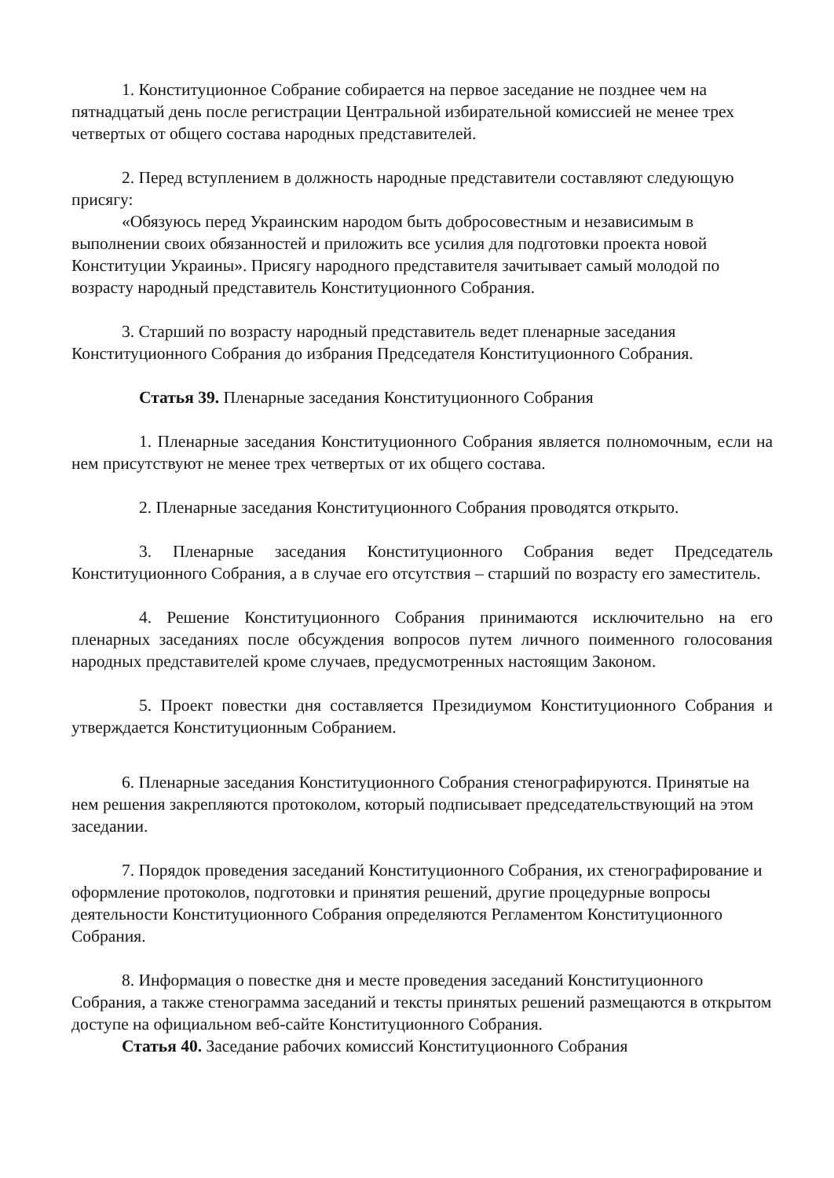1. Конституционное Собрание собирается на первое заседание не позднее чем на пятнадцатый день после регистрации Центральной избирательной комиссией не менее трех четвертых от общего состава народных представителей.
2. Перед вступлением в должность народные представители составляют следующую присягу:
«Обязуюсь перед Украинским народом быть добросовестным и независимым в выполнении своих обязанностей и приложить все усилия для подготовки проекта новой Конституции Украины». Присягу народного представителя зачитывает самый молодой по возрасту народный представитель Конституционного Собрания.
3. Старший по возрасту народный представитель ведет пленарные заседания Конституционного Собрания до избрания Председателя Конституционного Собрания.
Статья 39. Пленарные заседания Конституционного Собрания
1. Пленарные заседания Конституционного Собрания является полномочным, если на нем присутствуют не менее трех четвертых от их общего состава.
2. Пленарные заседания Конституционного Собрания проводятся открыто.
3. Пленарные заседания Конституционного Собрания ведет Председатель Конституционного Собрания, а в случае его отсутствия – старший по возрасту его заместитель.
4. Решение Конституционного Собрания принимаются исключительно на его пленарных заседаниях после обсуждения вопросов путем личного поименного голосования народных представителей кроме случаев, предусмотренных настоящим Законом.
5. Проект повестки дня составляется Президиумом Конституционного Собрания и утверждается Конституционным Собранием.
6. Пленарные заседания Конституционного Собрания стенографируются. Принятые на нем решения закрепляются протоколом, который подписывает председательствующий на этом заседании.
7. Порядок проведения заседаний Конституционного Собрания, их стенографирование и оформление протоколов, подготовки и принятия решений, другие процедурные вопросы деятельности Конституционного Собрания определяются Регламентом Конституционного Собрания.
8. Информация о повестке дня и месте проведения заседаний Конституционного Собрания, а также стенограмма заседаний и тексты принятых решений размещаются в открытом доступе на официальном веб-сайте Конституционного Собрания.
Статья 40. Заседание рабочих комиссий Конституционного Собрания